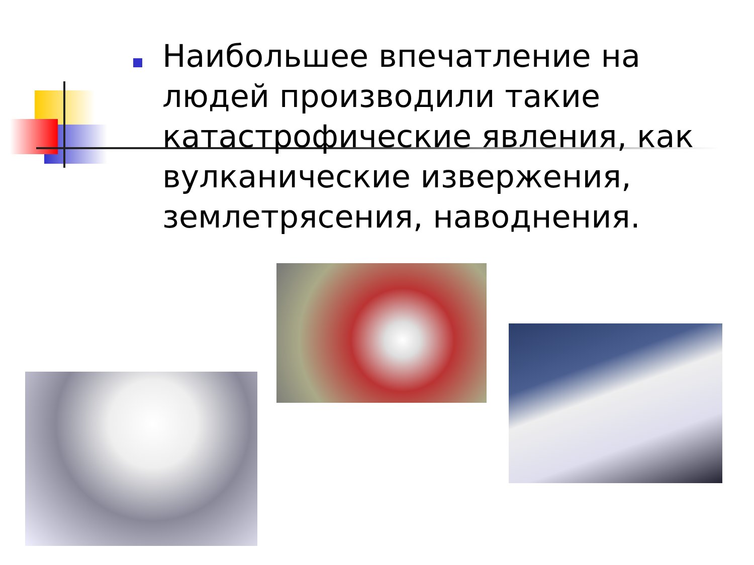Наибольшее впечатление на людей производили такие катастрофические явления, как вулканические извержения, землетрясения, наводнения.